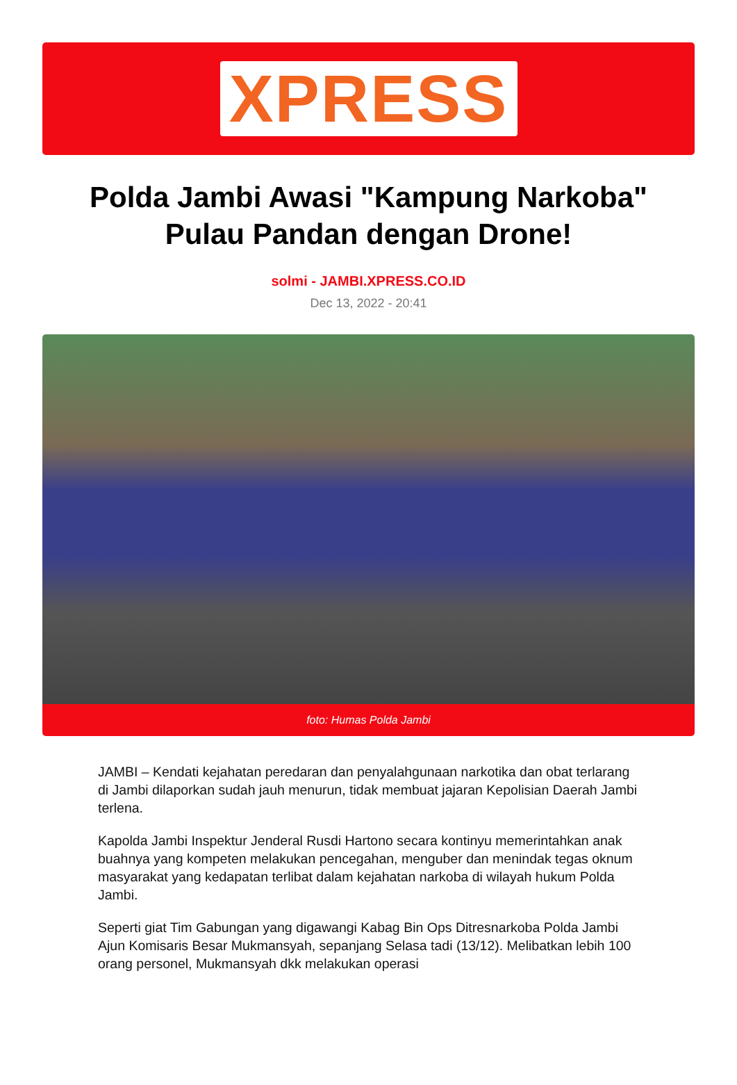XPRESS
Polda Jambi Awasi "Kampung Narkoba" Pulau Pandan dengan Drone!
solmi - JAMBI.XPRESS.CO.ID
Dec 13, 2022 - 20:41
foto: Humas Polda Jambi
JAMBI – Kendati kejahatan peredaran dan penyalahgunaan narkotika dan obat terlarang di Jambi dilaporkan sudah jauh menurun, tidak membuat jajaran Kepolisian Daerah Jambi terlena.
Kapolda Jambi Inspektur Jenderal Rusdi Hartono secara kontinyu memerintahkan anak buahnya yang kompeten melakukan pencegahan, menguber dan menindak tegas oknum masyarakat yang kedapatan terlibat dalam kejahatan narkoba di wilayah hukum Polda Jambi.
Seperti giat Tim Gabungan yang digawangi Kabag Bin Ops Ditresnarkoba Polda Jambi Ajun Komisaris Besar Mukmansyah, sepanjang Selasa tadi (13/12). Melibatkan lebih 100 orang personel, Mukmansyah dkk melakukan operasi